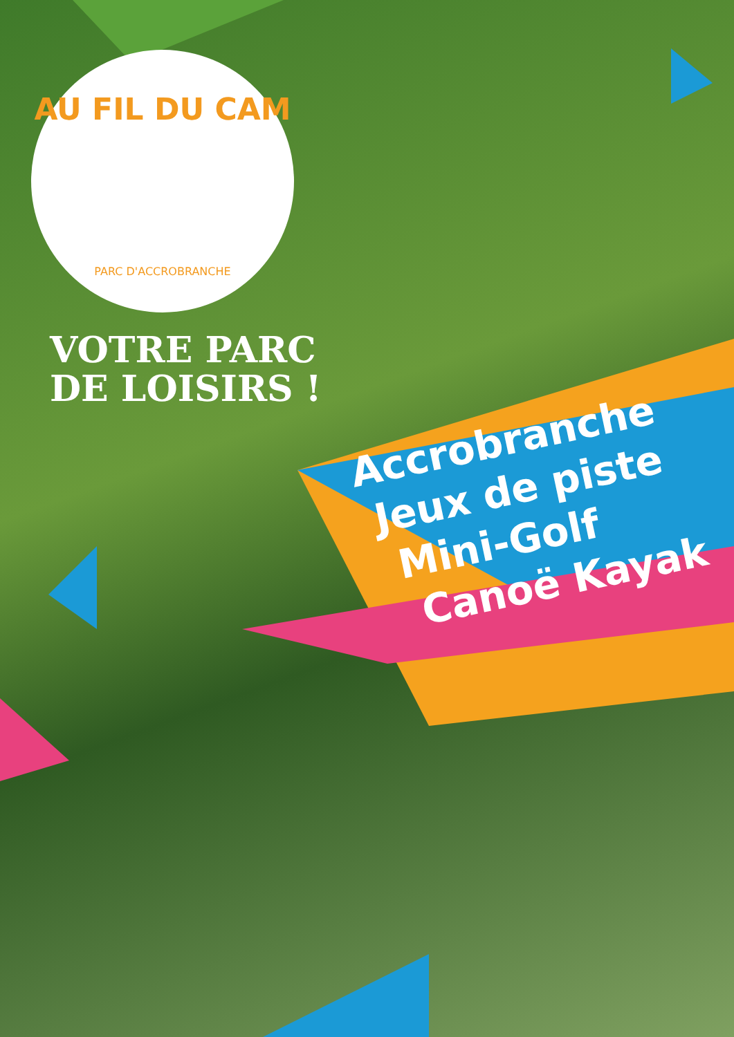AU FIL DU CAM
PARC D'ACCROBRANCHE
VOTRE PARC
DE LOISIRS !
Accrobranche
Jeux de piste
Mini-Golf
Canoë Kayak